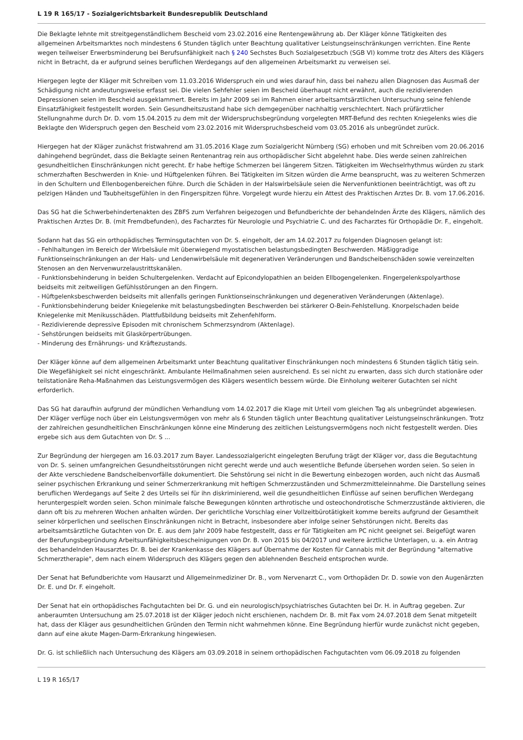L 19 R 165/17 - Sozialgerichtsbarkeit Bundesrepublik Deutschland
Die Beklagte lehnte mit streitgegenständlichem Bescheid vom 23.02.2016 eine Rentengewährung ab. Der Kläger könne Tätigkeiten des allgemeinen Arbeitsmarktes noch mindestens 6 Stunden täglich unter Beachtung qualitativer Leistungseinschränkungen verrichten. Eine Rente wegen teilweiser Erwerbsminderung bei Berufsunfähigkeit nach § 240 Sechstes Buch Sozialgesetzbuch (SGB VI) komme trotz des Alters des Klägers nicht in Betracht, da er aufgrund seines beruflichen Werdegangs auf den allgemeinen Arbeitsmarkt zu verweisen sei.
Hiergegen legte der Kläger mit Schreiben vom 11.03.2016 Widerspruch ein und wies darauf hin, dass bei nahezu allen Diagnosen das Ausmaß der Schädigung nicht andeutungsweise erfasst sei. Die vielen Sehfehler seien im Bescheid überhaupt nicht erwähnt, auch die rezidivierenden Depressionen seien im Bescheid ausgeklammert. Bereits im Jahr 2009 sei im Rahmen einer arbeitsamtsärztlichen Untersuchung seine fehlende Einsatzfähigkeit festgestellt worden. Sein Gesundheitszustand habe sich demgegenüber nachhaltig verschlechtert. Nach prüfärztlicher Stellungnahme durch Dr. D. vom 15.04.2015 zu dem mit der Widerspruchsbegründung vorgelegten MRT-Befund des rechten Kniegelenks wies die Beklagte den Widerspruch gegen den Bescheid vom 23.02.2016 mit Widerspruchsbescheid vom 03.05.2016 als unbegründet zurück.
Hiergegen hat der Kläger zunächst fristwahrend am 31.05.2016 Klage zum Sozialgericht Nürnberg (SG) erhoben und mit Schreiben vom 20.06.2016 dahingehend begründet, dass die Beklagte seinen Rentenantrag rein aus orthopädischer Sicht abgelehnt habe. Dies werde seinen zahlreichen gesundheitlichen Einschränkungen nicht gerecht. Er habe heftige Schmerzen bei längerem Sitzen. Tätigkeiten im Wechselrhythmus würden zu stark schmerzhaften Beschwerden in Knie- und Hüftgelenken führen. Bei Tätigkeiten im Sitzen würden die Arme beansprucht, was zu weiteren Schmerzen in den Schultern und Ellenbogenbereichen führe. Durch die Schäden in der Halswirbelsäule seien die Nervenfunktionen beeinträchtigt, was oft zu pelzigen Händen und Taubheitsgefühlen in den Fingerspitzen führe. Vorgelegt wurde hierzu ein Attest des Praktischen Arztes Dr. B. vom 17.06.2016.
Das SG hat die Schwerbehindertenakten des ZBFS zum Verfahren beigezogen und Befundberichte der behandelnden Ärzte des Klägers, nämlich des Praktischen Arztes Dr. B. (mit Fremdbefunden), des Facharztes für Neurologie und Psychiatrie C. und des Facharztes für Orthopädie Dr. F., eingeholt.
Sodann hat das SG ein orthopädisches Terminsgutachten von Dr. S. eingeholt, der am 14.02.2017 zu folgenden Diagnosen gelangt ist:
- Fehlhaltungen im Bereich der Wirbelsäule mit überwiegend myostatischen belastungsbedingten Beschwerden. Mäßiggradige Funktionseinschränkungen an der Hals- und Lendenwirbelsäule mit degenerativen Veränderungen und Bandscheibenschäden sowie vereinzelten Stenosen an den Nervenwurzelaustrittskanälen.
- Funktionsbehinderung in beiden Schultergelenken. Verdacht auf Epicondylopathien an beiden Ellbogengelenken. Fingergelenkspolyarthose beidseits mit zeitweiligen Gefühlsstörungen an den Fingern.
- Hüftgelenksbeschwerden beidseits mit allenfalls geringen Funktionseinschränkungen und degenerativen Veränderungen (Aktenlage).
- Funktionsbehinderung beider Kniegelenke mit belastungsbedingten Beschwerden bei stärkerer O-Bein-Fehlstellung. Knorpelschaden beide Kniegelenke mit Menikusschäden. Plattfußbildung beidseits mit Zehenfehlform.
- Rezidivierende depressive Episoden mit chronischem Schmerzsyndrom (Aktenlage).
- Sehstörungen beidseits mit Glaskörpertrübungen.
- Minderung des Ernährungs- und Kräftezustands.
Der Kläger könne auf dem allgemeinen Arbeitsmarkt unter Beachtung qualitativer Einschränkungen noch mindestens 6 Stunden täglich tätig sein. Die Wegefähigkeit sei nicht eingeschränkt. Ambulante Heilmaßnahmen seien ausreichend. Es sei nicht zu erwarten, dass sich durch stationäre oder teilstationäre Reha-Maßnahmen das Leistungsvermögen des Klägers wesentlich bessern würde. Die Einholung weiterer Gutachten sei nicht erforderlich.
Das SG hat daraufhin aufgrund der mündlichen Verhandlung vom 14.02.2017 die Klage mit Urteil vom gleichen Tag als unbegründet abgewiesen. Der Kläger verfüge noch über ein Leistungsvermögen von mehr als 6 Stunden täglich unter Beachtung qualitativer Leistungseinschränkungen. Trotz der zahlreichen gesundheitlichen Einschränkungen könne eine Minderung des zeitlichen Leistungsvermögens noch nicht festgestellt werden. Dies ergebe sich aus dem Gutachten von Dr. S ...
Zur Begründung der hiergegen am 16.03.2017 zum Bayer. Landessozialgericht eingelegten Berufung trägt der Kläger vor, dass die Begutachtung von Dr. S. seinen umfangreichen Gesundheitsstörungen nicht gerecht werde und auch wesentliche Befunde übersehen worden seien. So seien in der Akte verschiedene Bandscheibenvorfälle dokumentiert. Die Sehstörung sei nicht in die Bewertung einbezogen worden, auch nicht das Ausmaß seiner psychischen Erkrankung und seiner Schmerzerkrankung mit heftigen Schmerzzuständen und Schmerzmitteleinnahme. Die Darstellung seines beruflichen Werdegangs auf Seite 2 des Urteils sei für ihn diskriminierend, weil die gesundheitlichen Einflüsse auf seinen beruflichen Werdegang heruntergespielt worden seien. Schon minimale falsche Bewegungen könnten arthrotische und osteochondrotische Schmerzzustände aktivieren, die dann oft bis zu mehreren Wochen anhalten würden. Der gerichtliche Vorschlag einer Vollzeitbürotätigkeit komme bereits aufgrund der Gesamtheit seiner körperlichen und seelischen Einschränkungen nicht in Betracht, insbesondere aber infolge seiner Sehstörungen nicht. Bereits das arbeitsamtsärztliche Gutachten von Dr. E. aus dem Jahr 2009 habe festgestellt, dass er für Tätigkeiten am PC nicht geeignet sei. Beigefügt waren der Berufungsbegründung Arbeitsunfähigkeitsbescheinigungen von Dr. B. von 2015 bis 04/2017 und weitere ärztliche Unterlagen, u. a. ein Antrag des behandelnden Hausarztes Dr. B. bei der Krankenkasse des Klägers auf Übernahme der Kosten für Cannabis mit der Begründung "alternative Schmerztherapie", dem nach einem Widerspruch des Klägers gegen den ablehnenden Bescheid entsprochen wurde.
Der Senat hat Befundberichte vom Hausarzt und Allgemeinmediziner Dr. B., vom Nervenarzt C., vom Orthopäden Dr. D. sowie von den Augenärzten Dr. E. und Dr. F. eingeholt.
Der Senat hat ein orthopädisches Fachgutachten bei Dr. G. und ein neurologisch/psychiatrisches Gutachten bei Dr. H. in Auftrag gegeben. Zur anberaumten Untersuchung am 25.07.2018 ist der Kläger jedoch nicht erschienen, nachdem Dr. B. mit Fax vom 24.07.2018 dem Senat mitgeteilt hat, dass der Kläger aus gesundheitlichen Gründen den Termin nicht wahrnehmen könne. Eine Begründung hierfür wurde zunächst nicht gegeben, dann auf eine akute Magen-Darm-Erkrankung hingewiesen.
Dr. G. ist schließlich nach Untersuchung des Klägers am 03.09.2018 in seinem orthopädischen Fachgutachten vom 06.09.2018 zu folgenden
L 19 R 165/17